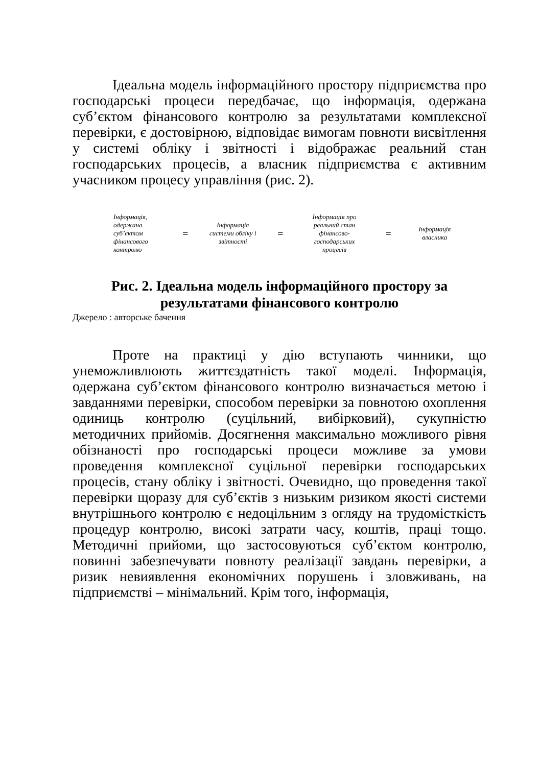Ідеальна модель інформаційного простору підприємства про господарські процеси передбачає, що інформація, одержана суб’єктом фінансового контролю за результатами комплексної перевірки, є достовірною, відповідає вимогам повноти висвітлення у системі обліку і звітності і відображає реальний стан господарських процесів, а власник підприємства є активним учасником процесу управління (рис. 2).
Інформація, одержана суб’єктом фінансового контролю
=
Інформація системи обліку і звітності
=
Інформація про реальний стан фінансово-господарських процесів
=
Інформація власника
Рис. 2. Ідеальна модель інформаційного простору за результатами фінансового контролю
Джерело : авторське бачення
Проте на практиці у дію вступають чинники, що унеможливлюють життєздатність такої моделі. Інформація, одержана суб’єктом фінансового контролю визначається метою і завданнями перевірки, способом перевірки за повнотою охоплення одиниць контролю (суцільний, вибірковий), сукупністю методичних прийомів. Досягнення максимально можливого рівня обізнаності про господарські процеси можливе за умови проведення комплексної суцільної перевірки господарських процесів, стану обліку і звітності. Очевидно, що проведення такої перевірки щоразу для суб’єктів з низьким ризиком якості системи внутрішнього контролю є недоцільним з огляду на трудомісткість процедур контролю, високі затрати часу, коштів, праці тощо. Методичні прийоми, що застосовуються суб’єктом контролю, повинні забезпечувати повноту реалізації завдань перевірки, а ризик невиявлення економічних порушень і зловживань, на підприємстві – мінімальний. Крім того, інформація,